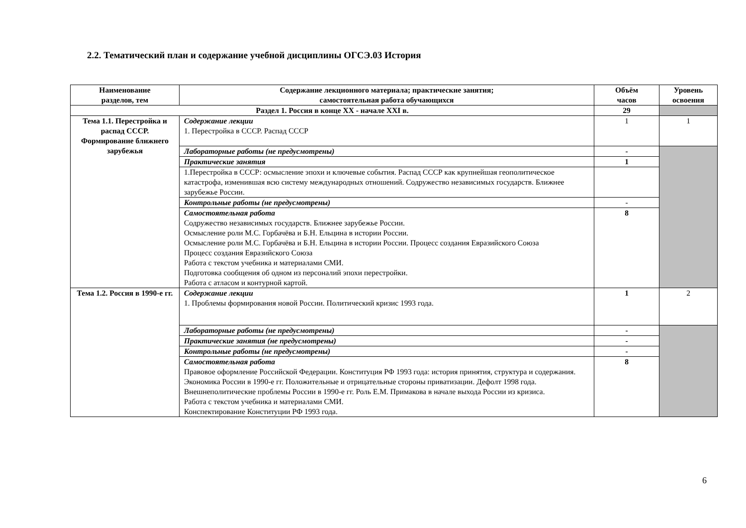2.2. Тематический план и содержание учебной дисциплины ОГСЭ.03 История
| Наименование разделов, тем | Содержание лекционного материала; практические занятия; самостоятельная работа обучающихся | Объём часов | Уровень освоения |
| --- | --- | --- | --- |
| Раздел 1. Россия в конце XX - начале XXI в. | | 29 | |
| Тема 1.1. Перестройка и распад СССР. Формирование ближнего зарубежья | Содержание лекции 1. Перестройка в СССР. Распад СССР | 1 | 1 |
| | Лабораторные работы (не предусмотрены) | - | |
| | Практические занятия | 1 | |
| | 1.Перестройка в СССР: осмысление эпохи и ключевые события. Распад СССР как крупнейшая геополитическое катастрофа, изменившая всю систему международных отношений. Содружество независимых государств. Ближнее зарубежье России. | | |
| | Контрольные работы (не предусмотрены) | - | |
| | Самостоятельная работа Содружество независимых государств. Ближнее зарубежье России. Осмысление роли М.С. Горбачёва и Б.Н. Ельцина в истории России. Осмысление роли М.С. Горбачёва и Б.Н. Ельцина в истории России. Процесс создания Евразийского Союза Процесс создания Евразийского Союза Работа с текстом учебника и материалами СМИ. Подготовка сообщения об одном из персоналий эпохи перестройки. Работа с атласом и контурной картой. | 8 | |
| Тема 1.2. Россия в 1990-е гг. | Содержание лекции 1. Проблемы формирования новой России. Политический кризис 1993 года. | 1 | 2 |
| | Лабораторные работы (не предусмотрены) | - | |
| | Практические занятия (не предусмотрены) | - | |
| | Контрольные работы (не предусмотрены) | - | |
| | Самостоятельная работа Правовое оформление Российской Федерации. Конституция РФ 1993 года: история принятия, структура и содержания. Экономика России в 1990-е гг. Положительные и отрицательные стороны приватизации. Дефолт 1998 года. Внешнеполитические проблемы России в 1990-е гг. Роль Е.М. Примакова в начале выхода России из кризиса. Работа с текстом учебника и материалами СМИ. Конспектирование Конституции РФ 1993 года. | 8 | |
6